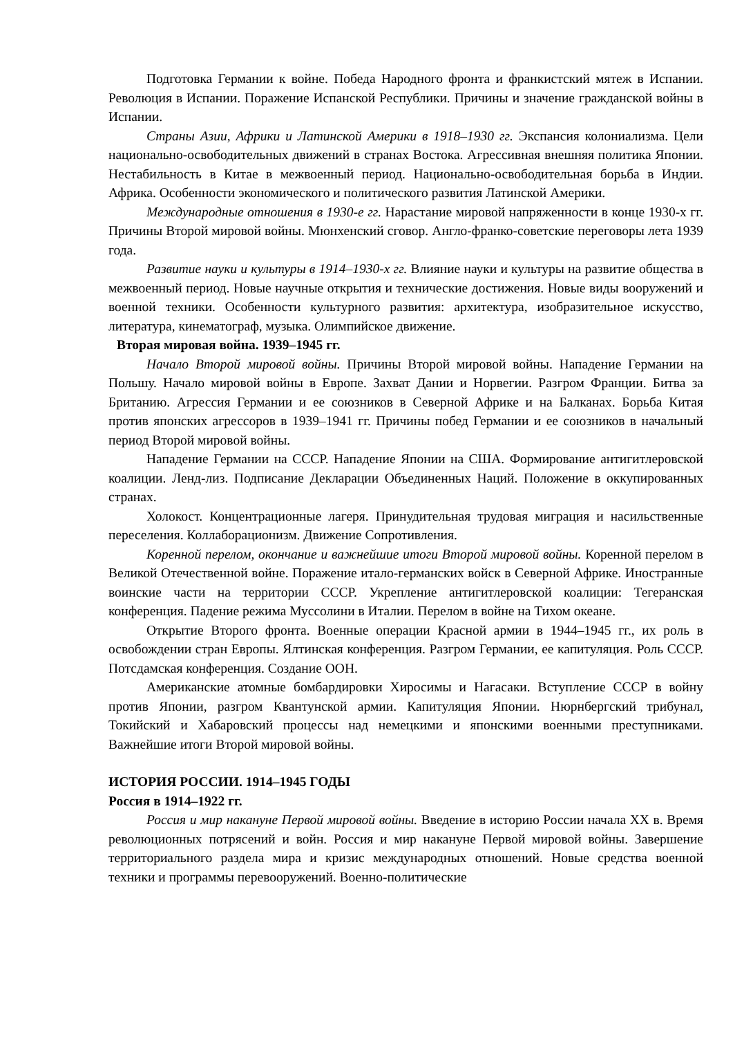Подготовка Германии к войне. Победа Народного фронта и франкистский мятеж в Испании. Революция в Испании. Поражение Испанской Республики. Причины и значение гражданской войны в Испании.
Страны Азии, Африки и Латинской Америки в 1918–1930 гг. Экспансия колониализма. Цели национально-освободительных движений в странах Востока. Агрессивная внешняя политика Японии. Нестабильность в Китае в межвоенный период. Национально-освободительная борьба в Индии. Африка. Особенности экономического и политического развития Латинской Америки.
Международные отношения в 1930-е гг. Нарастание мировой напряженности в конце 1930-х гг. Причины Второй мировой войны. Мюнхенский сговор. Англо-франко-советские переговоры лета 1939 года.
Развитие науки и культуры в 1914–1930-х гг. Влияние науки и культуры на развитие общества в межвоенный период. Новые научные открытия и технические достижения. Новые виды вооружений и военной техники. Особенности культурного развития: архитектура, изобразительное искусство, литература, кинематограф, музыка. Олимпийское движение.
Вторая мировая война. 1939–1945 гг.
Начало Второй мировой войны. Причины Второй мировой войны. Нападение Германии на Польшу. Начало мировой войны в Европе. Захват Дании и Норвегии. Разгром Франции. Битва за Британию. Агрессия Германии и ее союзников в Северной Африке и на Балканах. Борьба Китая против японских агрессоров в 1939–1941 гг. Причины побед Германии и ее союзников в начальный период Второй мировой войны.
Нападение Германии на СССР. Нападение Японии на США. Формирование антигитлеровской коалиции. Ленд-лиз. Подписание Декларации Объединенных Наций. Положение в оккупированных странах.
Холокост. Концентрационные лагеря. Принудительная трудовая миграция и насильственные переселения. Коллаборационизм. Движение Сопротивления.
Коренной перелом, окончание и важнейшие итоги Второй мировой войны. Коренной перелом в Великой Отечественной войне. Поражение итало-германских войск в Северной Африке. Иностранные воинские части на территории СССР. Укрепление антигитлеровской коалиции: Тегеранская конференция. Падение режима Муссолини в Италии. Перелом в войне на Тихом океане.
Открытие Второго фронта. Военные операции Красной армии в 1944–1945 гг., их роль в освобождении стран Европы. Ялтинская конференция. Разгром Германии, ее капитуляция. Роль СССР. Потсдамская конференция. Создание ООН.
Американские атомные бомбардировки Хиросимы и Нагасаки. Вступление СССР в войну против Японии, разгром Квантунской армии. Капитуляция Японии. Нюрнбергский трибунал, Токийский и Хабаровский процессы над немецкими и японскими военными преступниками. Важнейшие итоги Второй мировой войны.
ИСТОРИЯ РОССИИ. 1914–1945 ГОДЫ
Россия в 1914–1922 гг.
Россия и мир накануне Первой мировой войны. Введение в историю России начала XX в. Время революционных потрясений и войн. Россия и мир накануне Первой мировой войны. Завершение территориального раздела мира и кризис международных отношений. Новые средства военной техники и программы перевооружений. Военно-политические